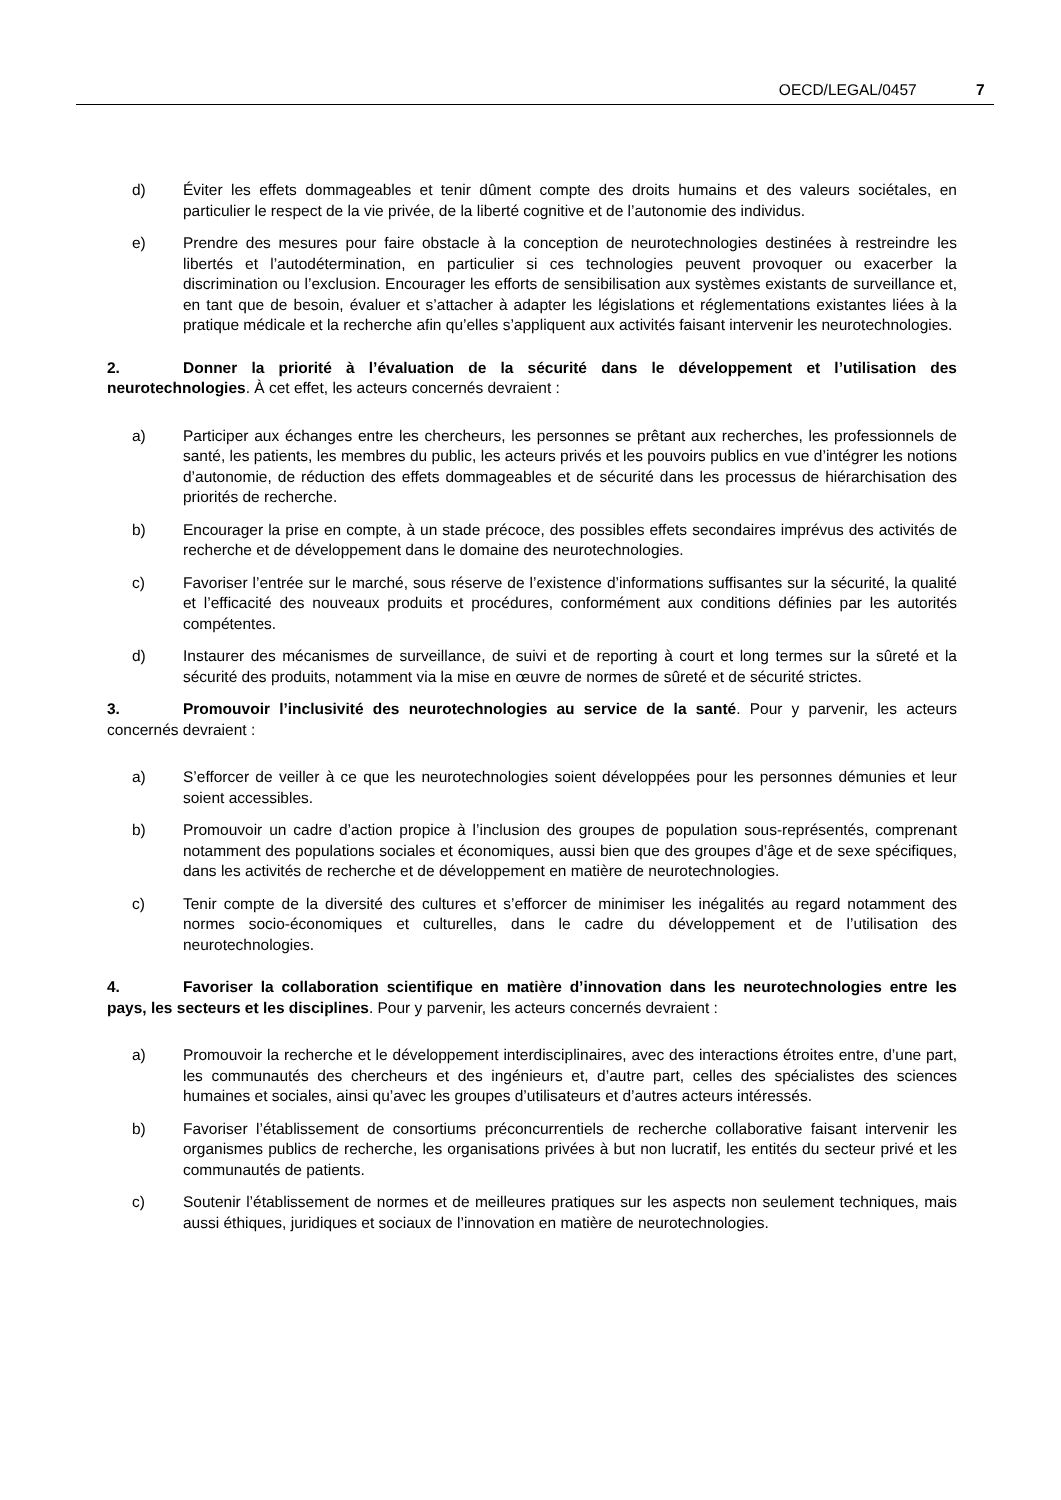OECD/LEGAL/0457 7
d) Éviter les effets dommageables et tenir dûment compte des droits humains et des valeurs sociétales, en particulier le respect de la vie privée, de la liberté cognitive et de l’autonomie des individus.
e) Prendre des mesures pour faire obstacle à la conception de neurotechnologies destinées à restreindre les libertés et l’autodétermination, en particulier si ces technologies peuvent provoquer ou exacerber la discrimination ou l’exclusion. Encourager les efforts de sensibilisation aux systèmes existants de surveillance et, en tant que de besoin, évaluer et s’attacher à adapter les législations et réglementations existantes liées à la pratique médicale et la recherche afin qu’elles s’appliquent aux activités faisant intervenir les neurotechnologies.
2. Donner la priorité à l’évaluation de la sécurité dans le développement et l’utilisation des neurotechnologies. À cet effet, les acteurs concernés devraient :
a) Participer aux échanges entre les chercheurs, les personnes se prêtant aux recherches, les professionnels de santé, les patients, les membres du public, les acteurs privés et les pouvoirs publics en vue d’intégrer les notions d’autonomie, de réduction des effets dommageables et de sécurité dans les processus de hiérarchisation des priorités de recherche.
b) Encourager la prise en compte, à un stade précoce, des possibles effets secondaires imprévus des activités de recherche et de développement dans le domaine des neurotechnologies.
c) Favoriser l’entrée sur le marché, sous réserve de l’existence d’informations suffisantes sur la sécurité, la qualité et l’efficacité des nouveaux produits et procédures, conformément aux conditions définies par les autorités compétentes.
d) Instaurer des mécanismes de surveillance, de suivi et de reporting à court et long termes sur la sûreté et la sécurité des produits, notamment via la mise en œuvre de normes de sûreté et de sécurité strictes.
3. Promouvoir l’inclusivité des neurotechnologies au service de la santé. Pour y parvenir, les acteurs concernés devraient :
a) S’efforcer de veiller à ce que les neurotechnologies soient développées pour les personnes démunies et leur soient accessibles.
b) Promouvoir un cadre d’action propice à l’inclusion des groupes de population sous-représentés, comprenant notamment des populations sociales et économiques, aussi bien que des groupes d’âge et de sexe spécifiques, dans les activités de recherche et de développement en matière de neurotechnologies.
c) Tenir compte de la diversité des cultures et s’efforcer de minimiser les inégalités au regard notamment des normes socio-économiques et culturelles, dans le cadre du développement et de l’utilisation des neurotechnologies.
4. Favoriser la collaboration scientifique en matière d’innovation dans les neurotechnologies entre les pays, les secteurs et les disciplines. Pour y parvenir, les acteurs concernés devraient :
a) Promouvoir la recherche et le développement interdisciplinaires, avec des interactions étroites entre, d’une part, les communautés des chercheurs et des ingénieurs et, d’autre part, celles des spécialistes des sciences humaines et sociales, ainsi qu’avec les groupes d’utilisateurs et d’autres acteurs intéressés.
b) Favoriser l’établissement de consortiums préconcurrentiels de recherche collaborative faisant intervenir les organismes publics de recherche, les organisations privées à but non lucratif, les entités du secteur privé et les communautés de patients.
c) Soutenir l’établissement de normes et de meilleures pratiques sur les aspects non seulement techniques, mais aussi éthiques, juridiques et sociaux de l’innovation en matière de neurotechnologies.